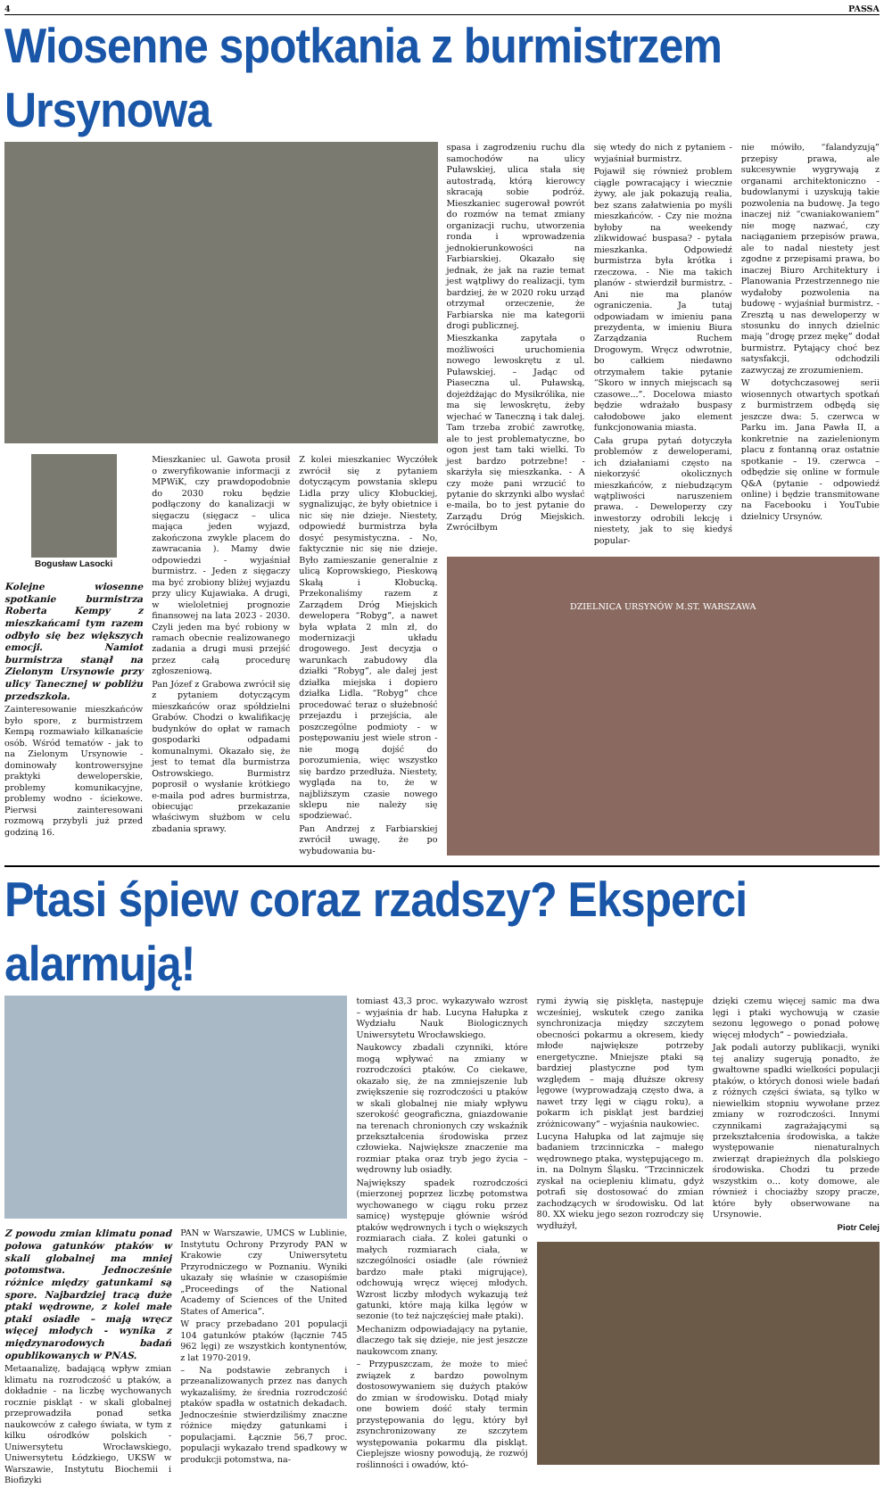4 PASSA
Wiosenne spotkania z burmistrzem Ursynowa
Bogusław Lasocki
Kolejne wiosenne spotkanie burmistrza Roberta Kempy z mieszkańcami tym razem odbyło się bez większych emocji. Namiot burmistrza stanął na Zielonym Ursynowie przy ulicy Tanecznej w pobliżu przedszkola.
Zainteresowanie mieszkańców było spore, z burmistrzem Kempą rozmawiało kilkanaście osób. Wśród tematów - jak to na Zielonym Ursynowie - dominowały kontrowersyjne praktyki deweloperskie, problemy komunikacyjne, problemy wodno - ściekowe. Pierwsi zainteresowani rozmową przybyli już przed godziną 16.
Mieszkaniec ul. Gawota prosił o zweryfikowanie informacji z MPWiK, czy prawdopodobnie do 2030 roku będzie podłączony do kanalizacji w sięgaczu (sięgacz – ulica mająca jeden wyjazd, zakończona zwykle placem do zawracania ). Mamy dwie odpowiedzi - wyjaśniał burmistrz. - Jeden z sięgaczy ma być zrobiony bliżej wyjazdu przy ulicy Kujawiaka. A drugi, w wieloletniej prognozie finansowej na lata 2023 - 2030. Czyli jeden ma być robiony w ramach obecnie realizowanego zadania a drugi musi przejść przez całą procedurę zgłoszeniową.
Pan Józef z Grabowa zwrócił się z pytaniem dotyczącym mieszkańców oraz spółdzielni Grabów. Chodzi o kwalifikację budynków do opłat w ramach gospodarki odpadami komunalnymi. Okazało się, że jest to temat dla burmistrza Ostrowskiego. Burmistrz poprosił o wysłanie krótkiego e-maila pod adres burmistrza, obiecując przekazanie właściwym służbom w celu zbadania sprawy.
Z kolei mieszkaniec Wyczółek zwrócił się z pytaniem dotyczącym powstania sklepu Lidla przy ulicy Kłobuckiej, sygnalizując, że były obietnice i nic się nie dzieje. Niestety, odpowiedź burmistrza była dosyć pesymistyczna. - No, faktycznie nic się nie dzieje. Było zamieszanie generalnie z ulicą Koprowskiego, Pieskową Skałą i Kłobucką. Przekonaliśmy razem z Zarządem Dróg Miejskich dewelopera “Robyg”, a nawet była wpłata 2 mln zł, do modernizacji układu drogowego. Jest decyzja o warunkach zabudowy dla działki “Robyg”, ale dalej jest działka miejska i dopiero działka Lidla. “Robyg” chce procedować teraz o służebność przejazdu i przejścia, ale poszczególne podmioty - w postępowaniu jest wiele stron - nie mogą dojść do porozumienia, więc wszystko się bardzo przedłuża. Niestety, wygląda na to, że w najbliższym czasie nowego sklepu nie należy się spodziewać.
Pan Andrzej z Farbiarskiej zwrócił uwagę, że po wybudowania bu-
spasa i zagrodzeniu ruchu dla samochodów na ulicy Puławskiej, ulica stała się autostradą, którą kierowcy skracają sobie podróż. Mieszkaniec sugerował powrót do rozmów na temat zmiany organizacji ruchu, utworzenia ronda i wprowadzenia jednokierunkowości na Farbiarskiej. Okazało się jednak, że jak na razie temat jest wątpliwy do realizacji, tym bardziej, że w 2020 roku urząd otrzymał orzeczenie, że Farbiarska nie ma kategorii drogi publicznej.
Mieszkanka zapytała o możliwości uruchomienia nowego lewoskrętu z ul. Puławskiej. – Jadąc od Piaseczna ul. Puławską, dojeżdżając do Mysikrólika, nie ma się lewoskrętu, żeby wjechać w Taneczną i tak dalej. Tam trzeba zrobić zawrotkę, ale to jest problematyczne, bo ogon jest tam taki wielki. To jest bardzo potrzebne! - skarżyła się mieszkanka. - A czy może pani wrzucić to pytanie do skrzynki albo wysłać e-maila, bo to jest pytanie do Zarządu Dróg Miejskich. Zwróciłbym
się wtedy do nich z pytaniem - wyjaśniał burmistrz.
Pojawił się również problem ciągle powracający i wiecznie żywy, ale jak pokazują realia, bez szans załatwienia po myśli mieszkańców. - Czy nie można byłoby na weekendy zlikwidować buspasa? - pytała mieszkanka. Odpowiedź burmistrza była krótka i rzeczowa. - Nie ma takich planów - stwierdził burmistrz. - Ani nie ma planów ograniczenia. Ja tutaj odpowiadam w imieniu pana prezydenta, w imieniu Biura Zarządzania Ruchem Drogowym. Wręcz odwrotnie, bo całkiem niedawno otrzymałem takie pytanie “Skoro w innych miejscach są czasowe...”. Docelowa miasto będzie wdrażało buspasy całodobowe jako element funkcjonowania miasta.
Cała grupa pytań dotyczyła problemów z deweloperami, ich działaniami często na niekorzyść okolicznych mieszkańców, z niebudzącym wątpliwości naruszeniem prawa. - Deweloperzy czy inwestorzy odrobili lekcję i niestety, jak to się kiedyś popular-
nie mówiło, “falandyzują” przepisy prawa, ale sukcesywnie wygrywają z organami architektoniczno - budowlanymi i uzyskują takie pozwolenia na budowę. Ja tego inaczej niż “cwaniakowaniem” nie mogę nazwać, czy naciąganiem przepisów prawa, ale to nadal niestety jest zgodne z przepisami prawa, bo inaczej Biuro Architektury i Planowania Przestrzennego nie wydałoby pozwolenia na budowę - wyjaśniał burmistrz. - Zresztą u nas deweloperzy w stosunku do innych dzielnic mają “drogę przez mękę” dodał burmistrz. Pytający choć bez satysfakcji, odchodzili zazwyczaj ze zrozumieniem.
W dotychczasowej serii wiosennych otwartych spotkań z burmistrzem odbędą się jeszcze dwa: 5. czerwca w Parku im. Jana Pawła II, a konkretnie na zazielenionym placu z fontanną oraz ostatnie spotkanie – 19. czerwca – odbędzie się online w formule Q&A (pytanie - odpowiedź online) i będzie transmitowane na Facebooku i YouTubie dzielnicy Ursynów.
DZIELNICA URSYNÓW M.ST. WARSZAWA
Ptasi śpiew coraz rzadszy? Eksperci alarmują!
Z powodu zmian klimatu ponad połowa gatunków ptaków w skali globalnej ma mniej potomstwa. Jednocześnie różnice między gatunkami są spore. Najbardziej tracą duże ptaki wędrowne, z kolei małe ptaki osiadłe – mają wręcz więcej młodych - wynika z międzynarodowych badań opublikowanych w PNAS.
Metaanalizę, badającą wpływ zmian klimatu na rozrodczość u ptaków, a dokładnie - na liczbę wychowanych rocznie piskląt - w skali globalnej przeprowadziła ponad setka naukowców z całego świata, w tym z kilku ośrodków polskich - Uniwersytetu Wrocławskiego, Uniwersytetu Łódzkiego, UKSW w Warszawie, Instytutu Biochemii i Biofizyki
PAN w Warszawie, UMCS w Lublinie, Instytutu Ochrony Przyrody PAN w Krakowie czy Uniwersytetu Przyrodniczego w Poznaniu. Wyniki ukazały się właśnie w czasopiśmie „Proceedings of the National Academy of Sciences of the United States of America”.
W pracy przebadano 201 populacji 104 gatunków ptaków (łącznie 745 962 lęgi) ze wszystkich kontynentów, z lat 1970-2019.
– Na podstawie zebranych i przeanalizowanych przez nas danych wykazaliśmy, że średnia rozrodczość ptaków spadła w ostatnich dekadach. Jednocześnie stwierdziliśmy znaczne różnice między gatunkami i populacjami. Łącznie 56,7 proc. populacji wykazało trend spadkowy w produkcji potomstwa, na-
tomiast 43,3 proc. wykazywało wzrost – wyjaśnia dr hab. Lucyna Hałupka z Wydziału Nauk Biologicznych Uniwersytetu Wrocławskiego.
Naukowcy zbadali czynniki, które mogą wpływać na zmiany w rozrodczości ptaków. Co ciekawe, okazało się, że na zmniejszenie lub zwiększenie się rozrodczości u ptaków w skali globalnej nie miały wpływu szerokość geograficzna, gniazdowanie na terenach chronionych czy wskaźnik przekształcenia środowiska przez człowieka. Największe znaczenie ma rozmiar ptaka oraz tryb jego życia – wędrowny lub osiadły.
Największy spadek rozrodczości (mierzonej poprzez liczbę potomstwa wychowanego w ciągu roku przez samicę) występuje głównie wśród ptaków wędrownych i tych o większych rozmiarach ciała. Z kolei gatunki o małych rozmiarach ciała, w szczególności osiadłe (ale również bardzo małe ptaki migrujące), odchowują wręcz więcej młodych. Wzrost liczby młodych wykazują też gatunki, które mają kilka lęgów w sezonie (to też najczęściej małe ptaki).
Mechanizm odpowiadający na pytanie, dlaczego tak się dzieje, nie jest jeszcze naukowcom znany.
– Przypuszczam, że może to mieć związek z bardzo powolnym dostosowywaniem się dużych ptaków do zmian w środowisku. Dotąd miały one bowiem dość stały termin przystępowania do lęgu, który był zsynchronizowany ze szczytem występowania pokarmu dla piskląt. Cieplejsze wiosny powodują, że rozwój roślinności i owadów, któ-
rymi żywią się pisklęta, następuje wcześniej, wskutek czego zanika synchronizacja między szczytem obecności pokarmu a okresem, kiedy młode największe potrzeby energetyczne. Mniejsze ptaki są bardziej plastyczne pod tym względem – mają dłuższe okresy lęgowe (wyprowadzają często dwa, a nawet trzy lęgi w ciągu roku), a pokarm ich piskląt jest bardziej zróżnicowany” – wyjaśnia naukowiec.
Lucyna Hałupka od lat zajmuje się badaniem trzcinniczka – małego wędrownego ptaka, występującego m. in. na Dolnym Śląsku. “Trzcinniczek zyskał na ociepleniu klimatu, gdyż potrafi się dostosować do zmian zachodzących w środowisku. Od lat 80. XX wieku jego sezon rozrodczy się wydłużył,
dzięki czemu więcej samic ma dwa lęgi i ptaki wychowują w czasie sezonu lęgowego o ponad połowę więcej młodych” – powiedziała.
Jak podali autorzy publikacji, wyniki tej analizy sugerują ponadto, że gwałtowne spadki wielkości populacji ptaków, o których donosi wiele badań z różnych części świata, są tylko w niewielkim stopniu wywołane przez zmiany w rozrodczości. Innymi czynnikami zagrażającymi są przekształcenia środowiska, a także występowanie nienaturalnych zwierząt drapieżnych dla polskiego środowiska. Chodzi tu przede wszystkim o… koty domowe, ale również i chociażby szopy pracze, które były obserwowane na Ursynowie.
Piotr Celej